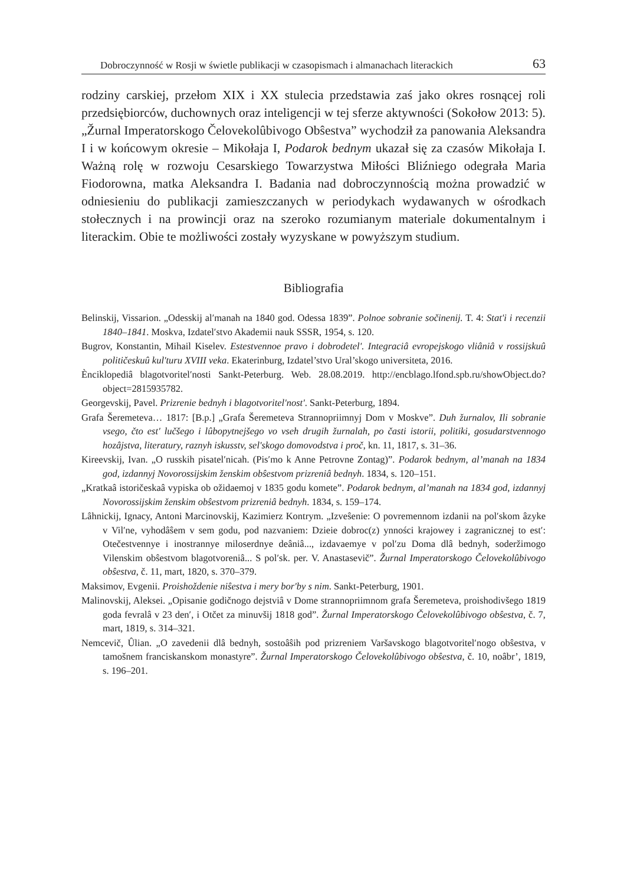Dobroczynność w Rosji w świetle publikacji w czasopismach i almanachach literackich 63
rodziny carskiej, przełom XIX i XX stulecia przedstawia zaś jako okres rosnącej roli przedsiębiorców, duchownych oraz inteligencji w tej sferze aktywności (Sokołow 2013: 5). „Žurnal Imperatorskogo Čelovekolûbivogo Obŝestva” wychodził za panowania Aleksandra I i w końcowym okresie – Mikołaja I, Podarok bednym ukazał się za czasów Mikołaja I. Ważną rolę w rozwoju Cesarskiego Towarzystwa Miłości Bliźniego odegrała Maria Fiodorowna, matka Aleksandra I. Badania nad dobroczynnością można prowadzić w odniesieniu do publikacji zamieszczanych w periodykach wydawanych w ośrodkach stołecznych i na prowincji oraz na szeroko rozumianym materiale dokumentalnym i literackim. Obie te możliwości zostały wyzyskane w powyższym studium.
Bibliografia
Belinskij, Vissarion. „Odesskij al′manah na 1840 god. Odessa 1839”. Polnoe sobranie sočinenij. T. 4: Stat'i i recenzii 1840–1841. Moskva, Izdatel′stvo Akademii nauk SSSR, 1954, s. 120.
Bugrov, Konstantin, Mihail Kiselev. Estestvennoe pravo i dobrodetel'. Integraciâ evropejskogo vliâniâ v rossijskuû političeskuû kul'turu XVIII veka. Ekaterinburg, Izdatel’stvo Ural’skogo universiteta, 2016.
Ènciklopediâ blagotvoritel′nosti Sankt-Peterburg. Web. 28.08.2019. http://encblago.lfond.spb.ru/showObject.do?object=2815935782.
Georgevskij, Pavel. Prizrenie bednyh i blagotvoritel'nost'. Sankt-Peterburg, 1894.
Grafa Šeremeteva… 1817: [B.p.] „Grafa Šeremeteva Strannopriimnyj Dom v Moskve”. Duh žurnalov, Ili sobranie vsego, čto est' lučšego i lûbopytnejšego vo vseh drugih žurnalah, po časti istorii, politiki, gosudarstvennogo hozâjstva, literatury, raznyh iskusstv, sel'skogo domovodstva i proč, kn. 11, 1817, s. 31–36.
Kireevskij, Ivan. „O russkih pisatel′nicah. (Pis′mo k Anne Petrovne Zontag)”. Podarok bednym, al’manah na 1834 god, izdannyj Novorossijskim ženskim obŝestvom prizreniâ bednyh. 1834, s. 120–151.
„Kratkaâ istoričeskaâ vypiska ob ožidaemoj v 1835 godu komete”. Podarok bednym, al’manah na 1834 god, izdannyj Novorossijskim ženskim obŝestvom prizreniâ bednyh. 1834, s. 159–174.
Lâhnickij, Ignacy, Antoni Marcinovskij, Kazimierz Kontrym. „Izveŝenie: O povremennom izdanii na pol′skom âzyke v Vil′ne, vyhodâŝem v sem godu, pod nazvaniem: Dzieie dobroc(z) ynności krajowey i zagranicznej to est′: Otečestvennye i inostrannye miloserdnye deâniâ..., izdavaemye v pol′zu Doma dlâ bednyh, soderžimogo Vilenskim obŝestvom blagotvoreniâ... S pol′sk. per. V. Anastasevič”. Žurnal Imperatorskogo Čelovekolûbivogo obŝestva, č. 11, mart, 1820, s. 370–379.
Maksimov, Evgenii. Proishoždenie niŝestva i mery bor'by s nim. Sankt-Peterburg, 1901.
Malinovskij, Aleksei. „Opisanie godičnogo dejstviâ v Dome strannopriimnom grafa Šeremeteva, proishodivšego 1819 goda fevralâ v 23 den′, i Otčet za minuvšij 1818 god”. Žurnal Imperatorskogo Čelovekolûbivogo obŝestva, č. 7, mart, 1819, s. 314–321.
Nemcevič, Ûlian. „O zavedenii dlâ bednyh, sostoâŝih pod prizreniem Varšavskogo blagotvoritel′nogo obŝestva, v tamošnem franciskanskom monastyre”. Žurnal Imperatorskogo Čelovekolûbivogo obŝestva, č. 10, noâbr’, 1819, s. 196–201.